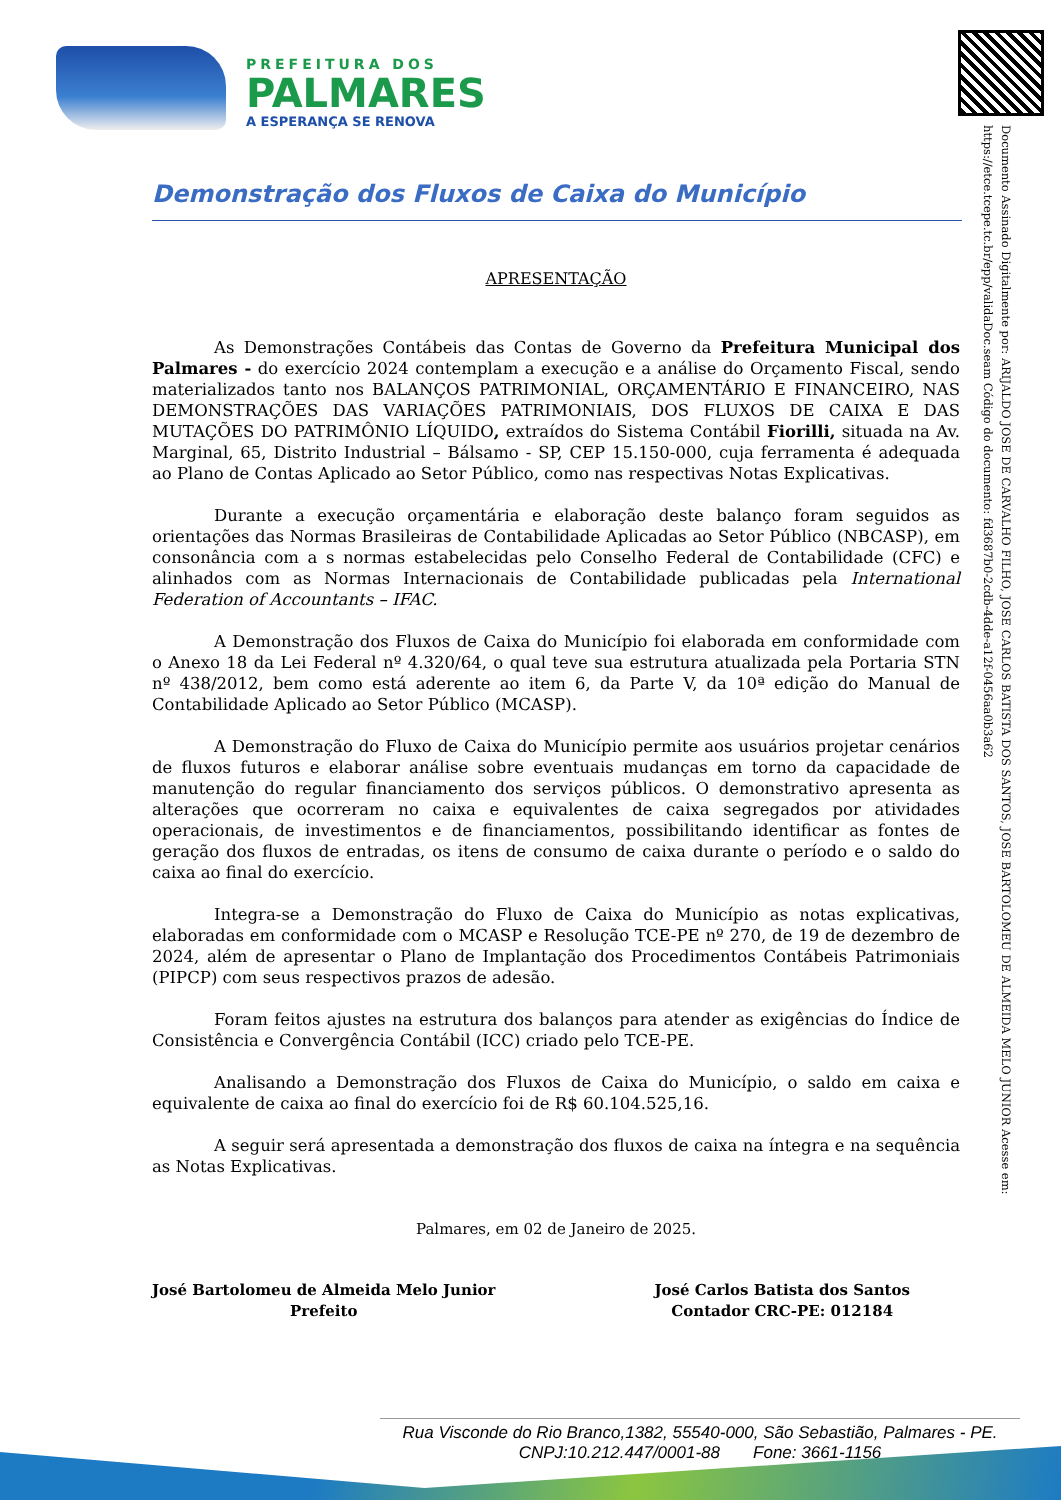PREFEITURA DOS
PALMARES
A ESPERANÇA SE RENOVA
Documento Assinado Digitalmente por: ARIJALDO JOSE DE CARVALHO FILHO, JOSE CARLOS BATISTA DOS SANTOS, JOSE BARTOLOMEU DE ALMEIDA MELO JUNIOR Acesse em: https://etce.tcepe.tc.br/epp/validaDoc.seam Código do documento: fd3687b0-2cdb-4dde-a12f-0456aa0b3a62
Demonstração dos Fluxos de Caixa do Município
APRESENTAÇÃO
As Demonstrações Contábeis das Contas de Governo da Prefeitura Municipal dos Palmares - do exercício 2024 contemplam a execução e a análise do Orçamento Fiscal, sendo materializados tanto nos BALANÇOS PATRIMONIAL, ORÇAMENTÁRIO E FINANCEIRO, NAS DEMONSTRAÇÕES DAS VARIAÇÕES PATRIMONIAIS, DOS FLUXOS DE CAIXA E DAS MUTAÇÕES DO PATRIMÔNIO LÍQUIDO, extraídos do Sistema Contábil Fiorilli, situada na Av. Marginal, 65, Distrito Industrial – Bálsamo - SP, CEP 15.150-000, cuja ferramenta é adequada ao Plano de Contas Aplicado ao Setor Público, como nas respectivas Notas Explicativas.
Durante a execução orçamentária e elaboração deste balanço foram seguidos as orientações das Normas Brasileiras de Contabilidade Aplicadas ao Setor Público (NBCASP), em consonância com a s normas estabelecidas pelo Conselho Federal de Contabilidade (CFC) e alinhados com as Normas Internacionais de Contabilidade publicadas pela International Federation of Accountants – IFAC.
A Demonstração dos Fluxos de Caixa do Município foi elaborada em conformidade com o Anexo 18 da Lei Federal nº 4.320/64, o qual teve sua estrutura atualizada pela Portaria STN nº 438/2012, bem como está aderente ao item 6, da Parte V, da 10ª edição do Manual de Contabilidade Aplicado ao Setor Público (MCASP).
A Demonstração do Fluxo de Caixa do Município permite aos usuários projetar cenários de fluxos futuros e elaborar análise sobre eventuais mudanças em torno da capacidade de manutenção do regular financiamento dos serviços públicos. O demonstrativo apresenta as alterações que ocorreram no caixa e equivalentes de caixa segregados por atividades operacionais, de investimentos e de financiamentos, possibilitando identificar as fontes de geração dos fluxos de entradas, os itens de consumo de caixa durante o período e o saldo do caixa ao final do exercício.
Integra-se a Demonstração do Fluxo de Caixa do Município as notas explicativas, elaboradas em conformidade com o MCASP e Resolução TCE-PE nº 270, de 19 de dezembro de 2024, além de apresentar o Plano de Implantação dos Procedimentos Contábeis Patrimoniais (PIPCP) com seus respectivos prazos de adesão.
Foram feitos ajustes na estrutura dos balanços para atender as exigências do Índice de Consistência e Convergência Contábil (ICC) criado pelo TCE-PE.
Analisando a Demonstração dos Fluxos de Caixa do Município, o saldo em caixa e equivalente de caixa ao final do exercício foi de R$ 60.104.525,16.
A seguir será apresentada a demonstração dos fluxos de caixa na íntegra e na sequência as Notas Explicativas.
Palmares, em 02 de Janeiro de 2025.
José Bartolomeu de Almeida Melo Junior
Prefeito
José Carlos Batista dos Santos
Contador CRC-PE: 012184
Rua Visconde do Rio Branco,1382, 55540-000, São Sebastião, Palmares - PE.
CNPJ:10.212.447/0001-88 Fone: 3661-1156